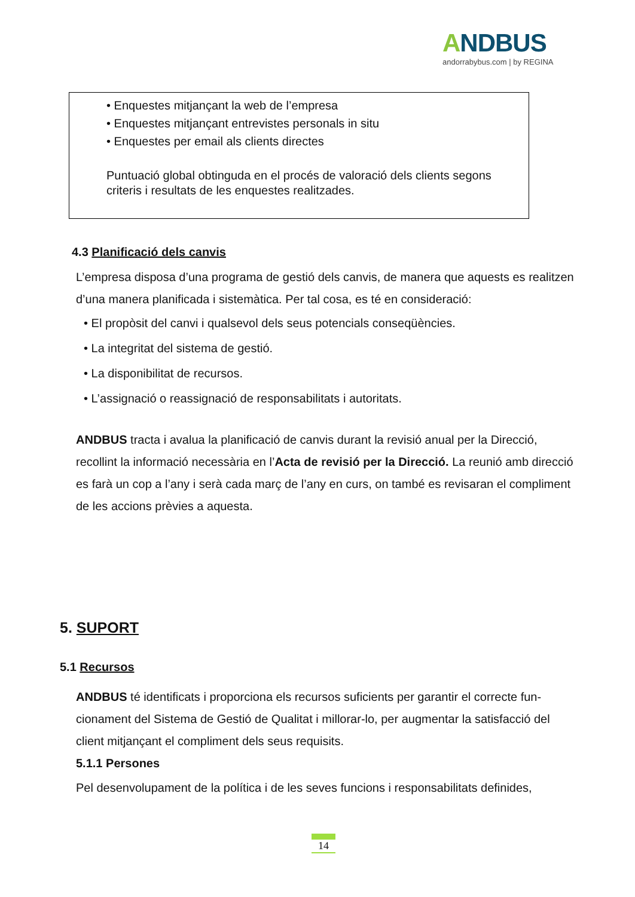ANDBUS
andorrabybus.com | by REGINA
• Enquestes mitjançant la web de l’empresa
• Enquestes mitjançant entrevistes personals in situ
• Enquestes per email als clients directes
Puntuació global obtinguda en el procés de valoració dels clients segons criteris i resultats de les enquestes realitzades.
4.3 Planificació dels canvis
L’empresa disposa d’una programa de gestió dels canvis, de manera que aquests es realitzen d’una manera planificada i sistemàtica. Per tal cosa, es té en consideració:
• El propòsit del canvi i qualsevol dels seus potencials conseqüències.
• La integritat del sistema de gestió.
• La disponibilitat de recursos.
• L’assignació o reassignació de responsabilitats i autoritats.
ANDBUS tracta i avalua la planificació de canvis durant la revisió anual per la Direcció, recollint la informació necessària en l’Acta de revisió per la Direcció. La reunió amb direcció es farà un cop a l’any i serà cada març de l’any en curs, on també es revisaran el compliment de les accions prèvies a aquesta.
5. SUPORT
5.1 Recursos
ANDBUS té identificats i proporciona els recursos suficients per garantir el correcte fun-cionament del Sistema de Gestió de Qualitat i millorar-lo, per augmentar la satisfacció del client mitjançant el compliment dels seus requisits.
5.1.1 Persones
Pel desenvolupament de la política i de les seves funcions i responsabilitats definides,
14